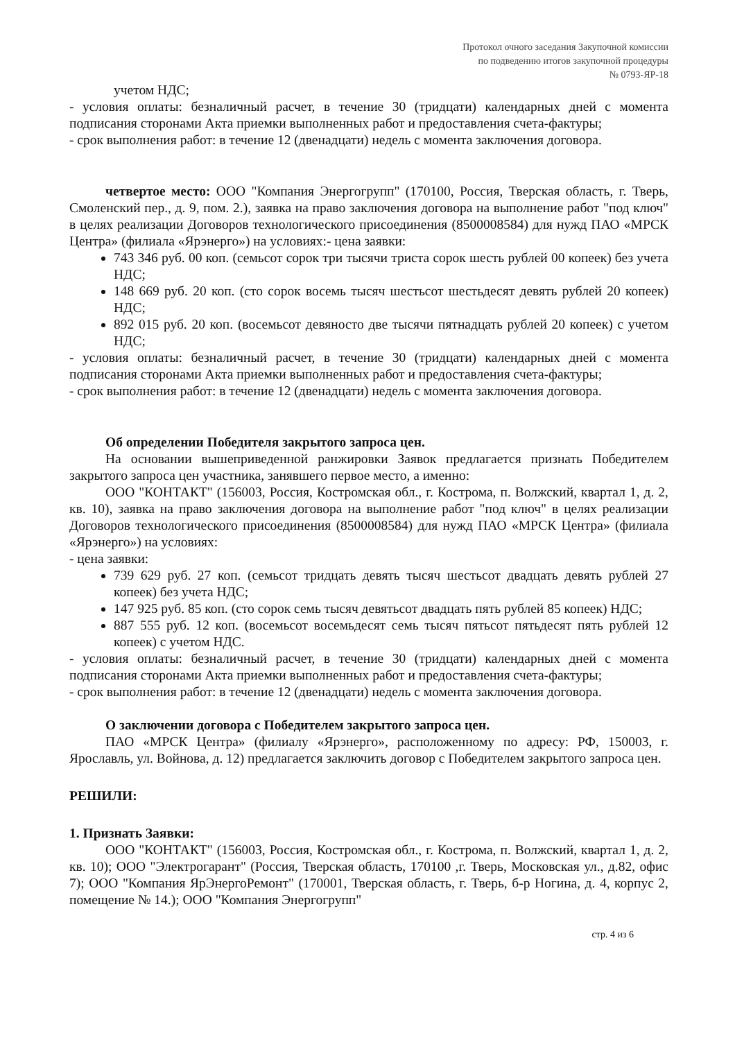Протокол очного заседания Закупочной комиссии
по подведению итогов закупочной процедуры
№ 0793-ЯР-18
учетом НДС;
- условия оплаты: безналичный расчет, в течение 30 (тридцати) календарных дней с момента подписания сторонами Акта приемки выполненных работ и предоставления счета-фактуры;
- срок выполнения работ: в течение 12 (двенадцати) недель с момента заключения договора.
четвертое место: ООО "Компания Энергогрупп" (170100, Россия, Тверская область, г. Тверь, Смоленский пер., д. 9, пом. 2.), заявка на право заключения договора на выполнение работ "под ключ" в целях реализации Договоров технологического присоединения (8500008584) для нужд ПАО «МРСК Центра» (филиала «Ярэнерго») на условиях:- цена заявки:
743 346 руб. 00 коп. (семьсот сорок три тысячи триста сорок шесть рублей 00 копеек) без учета НДС;
148 669 руб. 20 коп. (сто сорок восемь тысяч шестьсот шестьдесят девять рублей 20 копеек) НДС;
892 015 руб. 20 коп. (восемьсот девяносто две тысячи пятнадцать рублей 20 копеек) с учетом НДС;
- условия оплаты: безналичный расчет, в течение 30 (тридцати) календарных дней с момента подписания сторонами Акта приемки выполненных работ и предоставления счета-фактуры;
- срок выполнения работ: в течение 12 (двенадцати) недель с момента заключения договора.
Об определении Победителя закрытого запроса цен.
На основании вышеприведенной ранжировки Заявок предлагается признать Победителем закрытого запроса цен участника, занявшего первое место, а именно:
ООО "КОНТАКТ" (156003, Россия, Костромская обл., г. Кострома, п. Волжский, квартал 1, д. 2, кв. 10), заявка на право заключения договора на выполнение работ "под ключ" в целях реализации Договоров технологического присоединения (8500008584) для нужд ПАО «МРСК Центра» (филиала «Ярэнерго») на условиях:
- цена заявки:
739 629 руб. 27 коп. (семьсот тридцать девять тысяч шестьсот двадцать девять рублей 27 копеек) без учета НДС;
147 925 руб. 85 коп. (сто сорок семь тысяч девятьсот двадцать пять рублей 85 копеек) НДС;
887 555 руб. 12 коп. (восемьсот восемьдесят семь тысяч пятьсот пятьдесят пять рублей 12 копеек) с учетом НДС.
- условия оплаты: безналичный расчет, в течение 30 (тридцати) календарных дней с момента подписания сторонами Акта приемки выполненных работ и предоставления счета-фактуры;
- срок выполнения работ: в течение 12 (двенадцати) недель с момента заключения договора.
О заключении договора с Победителем закрытого запроса цен.
ПАО «МРСК Центра» (филиалу «Ярэнерго», расположенному по адресу: РФ, 150003, г. Ярославль, ул. Войнова, д. 12) предлагается заключить договор с Победителем закрытого запроса цен.
РЕШИЛИ:
1. Признать Заявки:
ООО "КОНТАКТ" (156003, Россия, Костромская обл., г. Кострома, п. Волжский, квартал 1, д. 2, кв. 10); ООО "Электрогарант" (Россия, Тверская область, 170100 ,г. Тверь, Московская ул., д.82, офис 7); ООО "Компания ЯрЭнергоРемонт" (170001, Тверская область, г. Тверь, б-р Ногина, д. 4, корпус 2, помещение № 14.); ООО "Компания Энергогрупп"
стр. 4 из 6